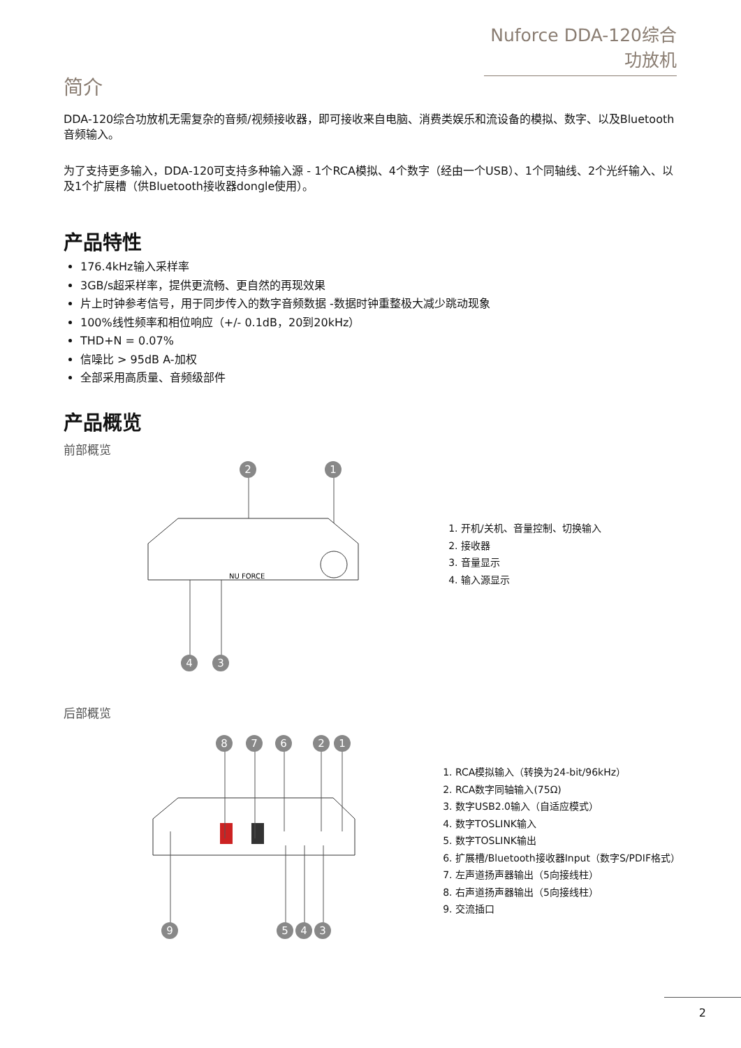Nuforce DDA-120综合功放机
简介
DDA-120综合功放机无需复杂的音频/视频接收器，即可接收来自电脑、消费类娱乐和流设备的模拟、数字、以及Bluetooth音频输入。
为了支持更多输入，DDA-120可支持多种输入源 - 1个RCA模拟、4个数字（经由一个USB）、1个同轴线、2个光纤输入、以及1个扩展槽（供Bluetooth接收器dongle使用）。
产品特性
176.4kHz输入采样率
3GB/s超采样率，提供更流畅、更自然的再现效果
片上时钟参考信号，用于同步传入的数字音频数据 -数据时钟重整极大减少跳动现象
100%线性频率和相位响应（+/- 0.1dB，20到20kHz）
THD+N = 0.07%
信噪比 > 95dB A-加权
全部采用高质量、音频级部件
产品概览
前部概览
NU FORCE
2 1
4 3
1. 开机/关机、音量控制、切换输入
2. 接收器
3. 音量显示
4. 输入源显示
后部概览
8 7 6 2 1
9 5 4 3
1. RCA模拟输入（转换为24-bit/96kHz）
2. RCA数字同轴输入(75Ω)
3. 数字USB2.0输入（自适应模式）
4. 数字TOSLINK输入
5. 数字TOSLINK输出
6. 扩展槽/Bluetooth接收器Input（数字S/PDIF格式）
7. 左声道扬声器输出（5向接线柱）
8. 右声道扬声器输出（5向接线柱）
9. 交流插口
2